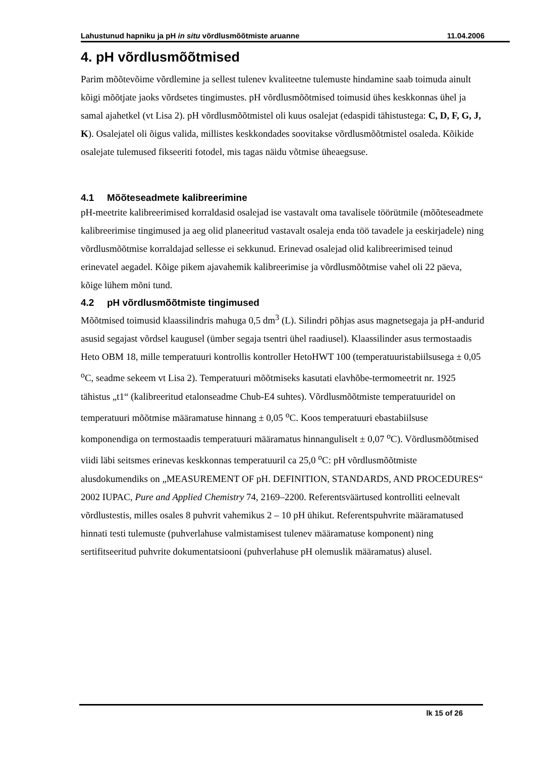Lahustunud hapniku ja pH in situ võrdlusmõõtmiste aruanne 11.04.2006
4. pH võrdlusmõõtmised
Parim mõõtevõime võrdlemine ja sellest tulenev kvaliteetne tulemuste hindamine saab toimuda ainult kõigi mõõtjate jaoks võrdsetes tingimustes. pH võrdlusmõõtmised toimusid ühes keskkonnas ühel ja samal ajahetkel (vt Lisa 2). pH võrdlusmõõtmistel oli kuus osalejat (edaspidi tähistustega: C, D, F, G, J, K). Osalejatel oli õigus valida, millistes keskkondades soovitakse võrdlusmõõtmistel osaleda. Kõikide osalejate tulemused fikseeriti fotodel, mis tagas näidu võtmise üheaegsuse.
4.1 Mõõteseadmete kalibreerimine
pH-meetrite kalibreerimised korraldasid osalejad ise vastavalt oma tavalisele töörütmile (mõõteseadmete kalibreerimise tingimused ja aeg olid planeeritud vastavalt osaleja enda töö tavadele ja eeskirjadele) ning võrdlusmõõtmise korraldajad sellesse ei sekkunud. Erinevad osalejad olid kalibreerimised teinud erinevatel aegadel. Kõige pikem ajavahemik kalibreerimise ja võrdlusmõõtmise vahel oli 22 päeva, kõige lühem mõni tund.
4.2 pH võrdlusmõõtmiste tingimused
Mõõtmised toimusid klaassilindris mahuga 0,5 dm<sup>3</sup> (L). Silindri põhjas asus magnetsegaja ja pH-andurid asusid segajast võrdsel kaugusel (ümber segaja tsentri ühel raadiusel). Klaassilinder asus termostaadis Heto OBM 18, mille temperatuuri kontrollis kontroller HetoHWT 100 (temperatuuristabiilsusega ± 0,05 <sup>o</sup>C, seadme sekeem vt Lisa 2). Temperatuuri mõõtmiseks kasutati elavhõbe-termomeetrit nr. 1925 tähistus „t1“ (kalibreeritud etalonseadme Chub-E4 suhtes). Võrdlusmõõtmiste temperatuuridel on temperatuuri mõõtmise määramatuse hinnang ± 0,05 <sup>o</sup>C. Koos temperatuuri ebastabiilsuse komponendiga on termostaadis temperatuuri määramatus hinnanguliselt ± 0,07 <sup>o</sup>C). Võrdlusmõõtmised viidi läbi seitsmes erinevas keskkonnas temperatuuril ca 25,0 <sup>o</sup>C: pH võrdlusmõõtmiste alusdokumendiks on „MEASUREMENT OF pH. DEFINITION, STANDARDS, AND PROCEDURES“ 2002 IUPAC, Pure and Applied Chemistry 74, 2169–2200. Referentsväärtused kontrolliti eelnevalt võrdlustestis, milles osales 8 puhvrit vahemikus 2 – 10 pH ühikut. Referentspuhvrite määramatused hinnati testi tulemuste (puhverlahuse valmistamisest tulenev määramatuse komponent) ning sertifitseeritud puhvrite dokumentatsiooni (puhverlahuse pH olemuslik määramatus) alusel.
lk 15 of 26